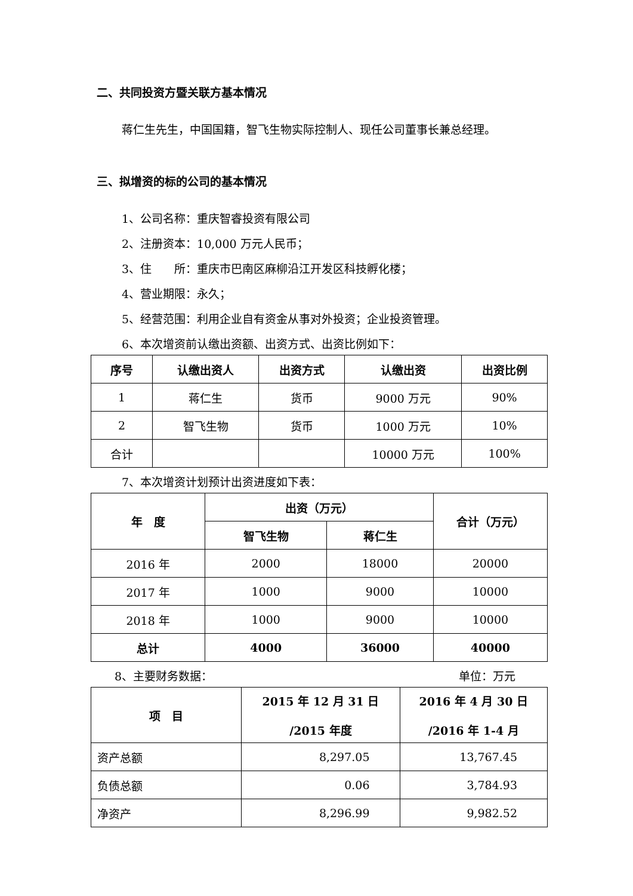二、共同投资方暨关联方基本情况
蒋仁生先生，中国国籍，智飞生物实际控制人、现任公司董事长兼总经理。
三、拟增资的标的公司的基本情况
1、公司名称：重庆智睿投资有限公司
2、注册资本：10,000 万元人民币；
3、住　　所：重庆市巴南区麻柳沿江开发区科技孵化楼；
4、营业期限：永久；
5、经营范围：利用企业自有资金从事对外投资；企业投资管理。
6、本次增资前认缴出资额、出资方式、出资比例如下：
| 序号 | 认缴出资人 | 出资方式 | 认缴出资 | 出资比例 |
| --- | --- | --- | --- | --- |
| 1 | 蒋仁生 | 货币 | 9000 万元 | 90% |
| 2 | 智飞生物 | 货币 | 1000 万元 | 10% |
| 合计 | | | 10000 万元 | 100% |
7、本次增资计划预计出资进度如下表：
| 年 度 | 出资（万元） | | 合计（万元） |
| --- | --- | --- | --- |
| | 智飞生物 | 蒋仁生 | |
| 2016 年 | 2000 | 18000 | 20000 |
| 2017 年 | 1000 | 9000 | 10000 |
| 2018 年 | 1000 | 9000 | 10000 |
| 总计 | 4000 | 36000 | 40000 |
8、主要财务数据： 单位：万元
| 项 目 | 2015 年 12 月 31 日 /2015 年度 | 2016 年 4 月 30 日 /2016 年 1-4 月 |
| --- | --- | --- |
| 资产总额 | 8,297.05 | 13,767.45 |
| 负债总额 | 0.06 | 3,784.93 |
| 净资产 | 8,296.99 | 9,982.52 |